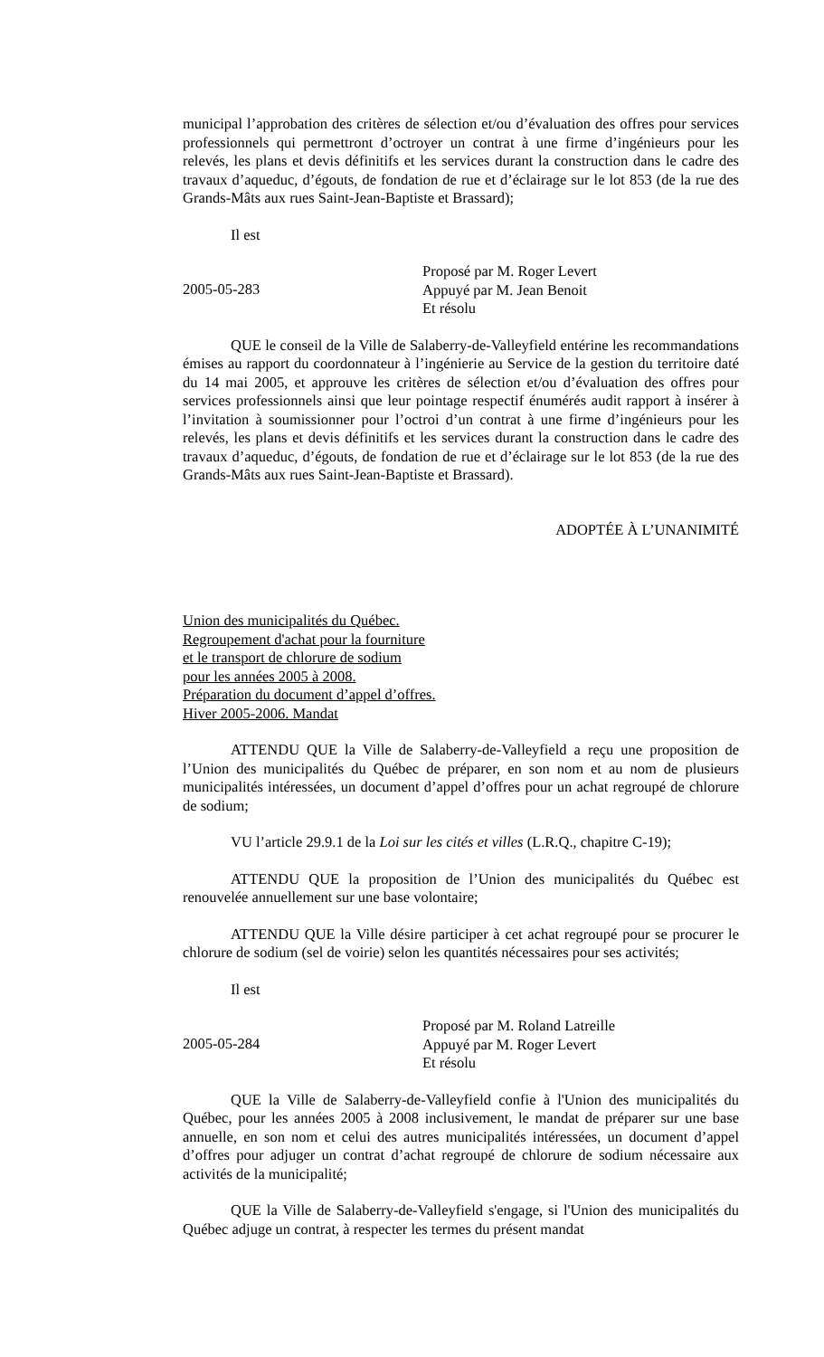municipal l’approbation des critères de sélection et/ou d’évaluation des offres pour services professionnels qui permettront d’octroyer un contrat à une firme d’ingénieurs pour les relevés, les plans et devis définitifs et les services durant la construction dans le cadre des travaux d’aqueduc, d’égouts, de fondation de rue et d’éclairage sur le lot 853 (de la rue des Grands-Mâts aux rues Saint-Jean-Baptiste et Brassard);
Il est
2005-05-283
Proposé par M. Roger Levert
Appuyé par M. Jean Benoit
Et résolu
QUE le conseil de la Ville de Salaberry-de-Valleyfield entérine les recommandations émises au rapport du coordonnateur à l’ingénierie au Service de la gestion du territoire daté du 14 mai 2005, et approuve les critères de sélection et/ou d’évaluation des offres pour services professionnels ainsi que leur pointage respectif énumérés audit rapport à insérer à l’invitation à soumissionner pour l’octroi d’un contrat à une firme d’ingénieurs pour les relevés, les plans et devis définitifs et les services durant la construction dans le cadre des travaux d’aqueduc, d’égouts, de fondation de rue et d’éclairage sur le lot 853 (de la rue des Grands-Mâts aux rues Saint-Jean-Baptiste et Brassard).
ADOPTÉE À L’UNANIMITÉ
Union des municipalités du Québec.
Regroupement d'achat pour la fourniture
et le transport de chlorure de sodium
pour les années 2005 à 2008.
Préparation du document d’appel d’offres.
Hiver 2005-2006. Mandat
ATTENDU QUE la Ville de Salaberry-de-Valleyfield a reçu une proposition de l’Union des municipalités du Québec de préparer, en son nom et au nom de plusieurs municipalités intéressées, un document d’appel d’offres pour un achat regroupé de chlorure de sodium;
VU l’article 29.9.1 de la Loi sur les cités et villes (L.R.Q., chapitre C-19);
ATTENDU QUE la proposition de l’Union des municipalités du Québec est renouvelée annuellement sur une base volontaire;
ATTENDU QUE la Ville désire participer à cet achat regroupé pour se procurer le chlorure de sodium (sel de voirie) selon les quantités nécessaires pour ses activités;
Il est
2005-05-284
Proposé par M. Roland Latreille
Appuyé par M. Roger Levert
Et résolu
QUE la Ville de Salaberry-de-Valleyfield confie à l'Union des municipalités du Québec, pour les années 2005 à 2008 inclusivement, le mandat de préparer sur une base annuelle, en son nom et celui des autres municipalités intéressées, un document d’appel d’offres pour adjuger un contrat d’achat regroupé de chlorure de sodium nécessaire aux activités de la municipalité;
QUE la Ville de Salaberry-de-Valleyfield s'engage, si l'Union des municipalités du Québec adjuge un contrat, à respecter les termes du présent mandat